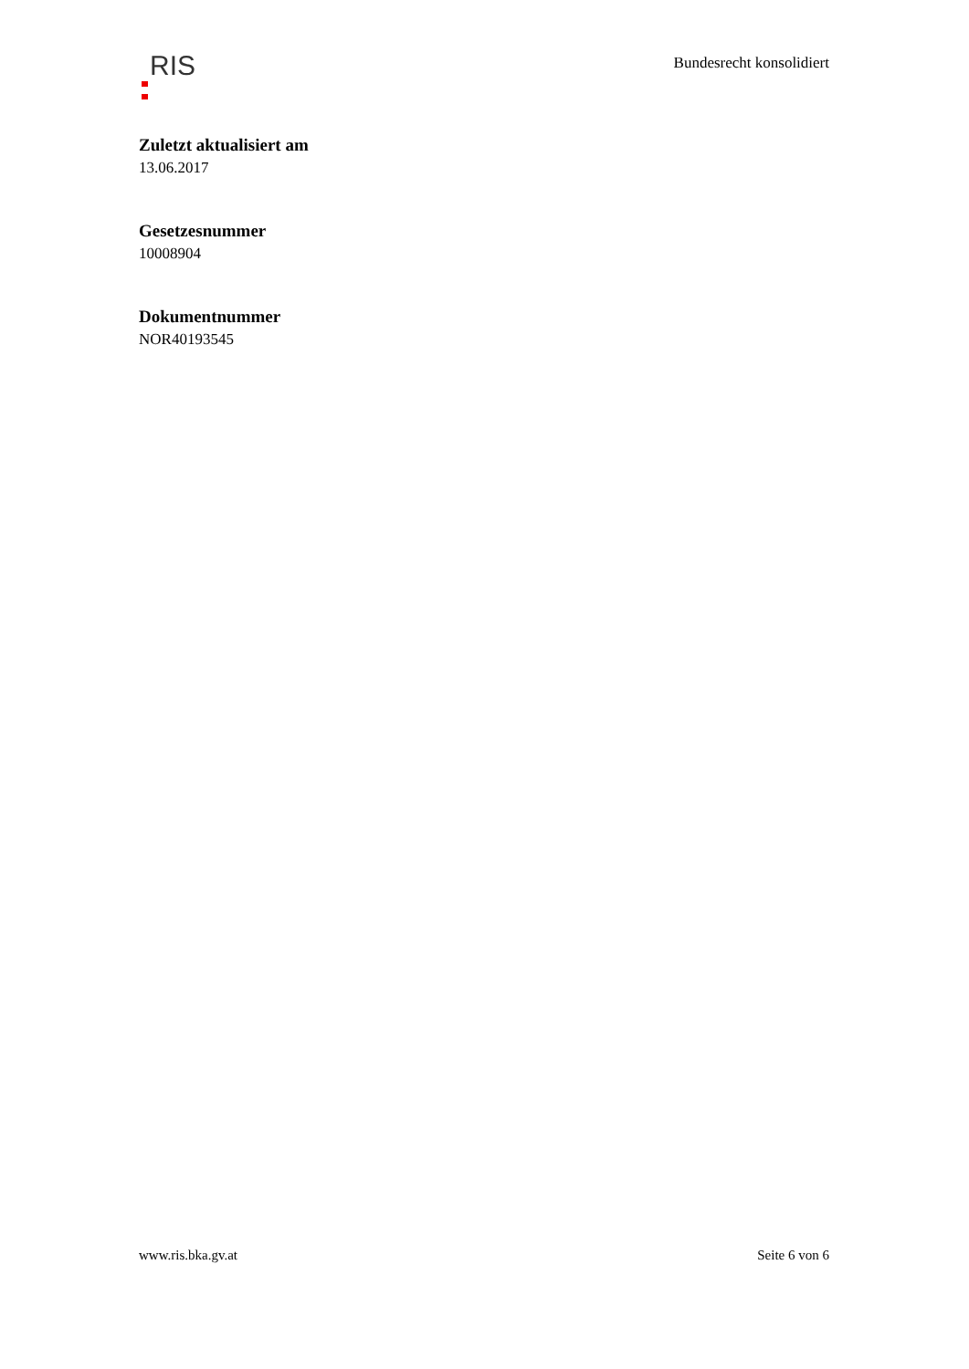RIS
Bundesrecht konsolidiert
Zuletzt aktualisiert am
13.06.2017
Gesetzesnummer
10008904
Dokumentnummer
NOR40193545
www.ris.bka.gv.at Seite 6 von 6